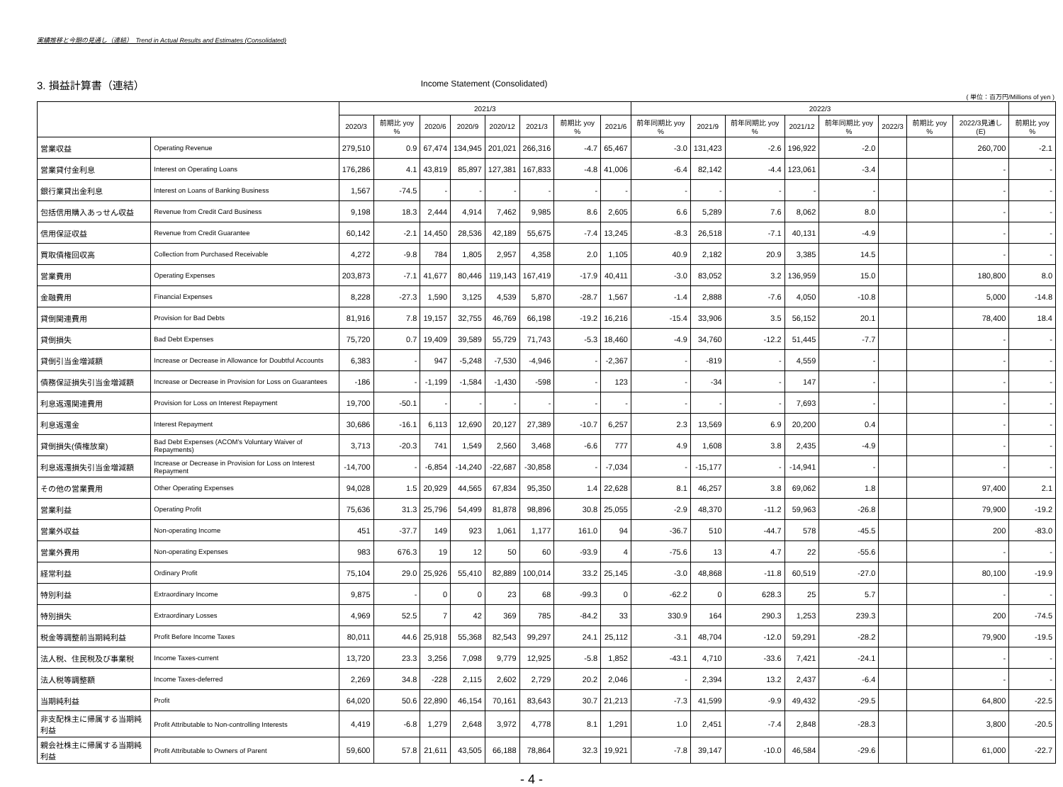実績推移と今期の見通し（連結）　Trend in Actual Results and Estimates (Consolidated)
3. 損益計算書（連結） Income Statement (Consolidated)
( 単位：百万円/Millions of yen )
| | | 2021/3 | | | | | | | | 2022/3 | | | | | | | | |
| --- | --- | --- | --- | --- | --- | --- | --- | --- | --- | --- | --- | --- | --- | --- | --- | --- | --- | --- |
| | | 2020/3 | 前期比 yoy % | 2020/6 | 2020/9 | 2020/12 | 2021/3 | 前期比 yoy % | 2021/6 | 前年同期比 yoy % | 2021/9 | 前年同期比 yoy % | 2021/12 | 前年同期比 yoy % | 2022/3 | 前期比 yoy % | 2022/3見通し(E) | 前期比 yoy % |
| 営業収益 | Operating Revenue | 279,510 | 0.9 | 67,474 | 134,945 | 201,021 | 266,316 | -4.7 | 65,467 | -3.0 | 131,423 | -2.6 | 196,922 | -2.0 | | | 260,700 | -2.1 |
| 営業貸付金利息 | Interest on Operating Loans | 176,286 | 4.1 | 43,819 | 85,897 | 127,381 | 167,833 | -4.8 | 41,006 | -6.4 | 82,142 | -4.4 | 123,061 | -3.4 | | | - | - |
| 銀行業貸出金利息 | Interest on Loans of Banking Business | 1,567 | -74.5 | - | - | - | - | - | - | - | - | - | - | - | | | - | - |
| 包括信用購入あっせん収益 | Revenue from Credit Card Business | 9,198 | 18.3 | 2,444 | 4,914 | 7,462 | 9,985 | 8.6 | 2,605 | 6.6 | 5,289 | 7.6 | 8,062 | 8.0 | | | - | - |
| 信用保証収益 | Revenue from Credit Guarantee | 60,142 | -2.1 | 14,450 | 28,536 | 42,189 | 55,675 | -7.4 | 13,245 | -8.3 | 26,518 | -7.1 | 40,131 | -4.9 | | | - | - |
| 買取債権回収高 | Collection from Purchased Receivable | 4,272 | -9.8 | 784 | 1,805 | 2,957 | 4,358 | 2.0 | 1,105 | 40.9 | 2,182 | 20.9 | 3,385 | 14.5 | | | - | - |
| 営業費用 | Operating Expenses | 203,873 | -7.1 | 41,677 | 80,446 | 119,143 | 167,419 | -17.9 | 40,411 | -3.0 | 83,052 | 3.2 | 136,959 | 15.0 | | | 180,800 | 8.0 |
| 金融費用 | Financial Expenses | 8,228 | -27.3 | 1,590 | 3,125 | 4,539 | 5,870 | -28.7 | 1,567 | -1.4 | 2,888 | -7.6 | 4,050 | -10.8 | | | 5,000 | -14.8 |
| 貸倒関連費用 | Provision for Bad Debts | 81,916 | 7.8 | 19,157 | 32,755 | 46,769 | 66,198 | -19.2 | 16,216 | -15.4 | 33,906 | 3.5 | 56,152 | 20.1 | | | 78,400 | 18.4 |
| 貸倒損失 | Bad Debt Expenses | 75,720 | 0.7 | 19,409 | 39,589 | 55,729 | 71,743 | -5.3 | 18,460 | -4.9 | 34,760 | -12.2 | 51,445 | -7.7 | | | - | - |
| 貸倒引当金増減額 | Increase or Decrease in Allowance for Doubtful Accounts | 6,383 | - | 947 | -5,248 | -7,530 | -4,946 | - | -2,367 | - | -819 | - | 4,559 | - | | | - | - |
| 債務保証損失引当金増減額 | Increase or Decrease in Provision for Loss on Guarantees | -186 | - | -1,199 | -1,584 | -1,430 | -598 | - | 123 | - | -34 | - | 147 | - | | | - | - |
| 利息返還関連費用 | Provision for Loss on Interest Repayment | 19,700 | -50.1 | - | - | - | - | - | - | - | - | - | 7,693 | - | | | - | - |
| 利息返還金 | Interest Repayment | 30,686 | -16.1 | 6,113 | 12,690 | 20,127 | 27,389 | -10.7 | 6,257 | 2.3 | 13,569 | 6.9 | 20,200 | 0.4 | | | - | - |
| 貸倒損失(債権放棄) | Bad Debt Expenses (ACOM's Voluntary Waiver of Repayments) | 3,713 | -20.3 | 741 | 1,549 | 2,560 | 3,468 | -6.6 | 777 | 4.9 | 1,608 | 3.8 | 2,435 | -4.9 | | | - | - |
| 利息返還損失引当金増減額 | Increase or Decrease in Provision for Loss on Interest Repayment | -14,700 | - | -6,854 | -14,240 | -22,687 | -30,858 | - | -7,034 | - | -15,177 | - | -14,941 | - | | | - | - |
| その他の営業費用 | Other Operating Expenses | 94,028 | 1.5 | 20,929 | 44,565 | 67,834 | 95,350 | 1.4 | 22,628 | 8.1 | 46,257 | 3.8 | 69,062 | 1.8 | | | 97,400 | 2.1 |
| 営業利益 | Operating Profit | 75,636 | 31.3 | 25,796 | 54,499 | 81,878 | 98,896 | 30.8 | 25,055 | -2.9 | 48,370 | -11.2 | 59,963 | -26.8 | | | 79,900 | -19.2 |
| 営業外収益 | Non-operating Income | 451 | -37.7 | 149 | 923 | 1,061 | 1,177 | 161.0 | 94 | -36.7 | 510 | -44.7 | 578 | -45.5 | | | 200 | -83.0 |
| 営業外費用 | Non-operating Expenses | 983 | 676.3 | 19 | 12 | 50 | 60 | -93.9 | 4 | -75.6 | 13 | 4.7 | 22 | -55.6 | | | - | - |
| 経常利益 | Ordinary Profit | 75,104 | 29.0 | 25,926 | 55,410 | 82,889 | 100,014 | 33.2 | 25,145 | -3.0 | 48,868 | -11.8 | 60,519 | -27.0 | | | 80,100 | -19.9 |
| 特別利益 | Extraordinary Income | 9,875 | - | 0 | 0 | 23 | 68 | -99.3 | 0 | -62.2 | 0 | 628.3 | 25 | 5.7 | | | - | - |
| 特別損失 | Extraordinary Losses | 4,969 | 52.5 | 7 | 42 | 369 | 785 | -84.2 | 33 | 330.9 | 164 | 290.3 | 1,253 | 239.3 | | | 200 | -74.5 |
| 税金等調整前当期純利益 | Profit Before Income Taxes | 80,011 | 44.6 | 25,918 | 55,368 | 82,543 | 99,297 | 24.1 | 25,112 | -3.1 | 48,704 | -12.0 | 59,291 | -28.2 | | | 79,900 | -19.5 |
| 法人税、住民税及び事業税 | Income Taxes-current | 13,720 | 23.3 | 3,256 | 7,098 | 9,779 | 12,925 | -5.8 | 1,852 | -43.1 | 4,710 | -33.6 | 7,421 | -24.1 | | | - | - |
| 法人税等調整額 | Income Taxes-deferred | 2,269 | 34.8 | -228 | 2,115 | 2,602 | 2,729 | 20.2 | 2,046 | - | 2,394 | 13.2 | 2,437 | -6.4 | | | - | - |
| 当期純利益 | Profit | 64,020 | 50.6 | 22,890 | 46,154 | 70,161 | 83,643 | 30.7 | 21,213 | -7.3 | 41,599 | -9.9 | 49,432 | -29.5 | | | 64,800 | -22.5 |
| 非支配株主に帰属する当期純利益 | Profit Attributable to Non-controlling Interests | 4,419 | -6.8 | 1,279 | 2,648 | 3,972 | 4,778 | 8.1 | 1,291 | 1.0 | 2,451 | -7.4 | 2,848 | -28.3 | | | 3,800 | -20.5 |
| 親会社株主に帰属する当期純利益 | Profit Attributable to Owners of Parent | 59,600 | 57.8 | 21,611 | 43,505 | 66,188 | 78,864 | 32.3 | 19,921 | -7.8 | 39,147 | -10.0 | 46,584 | -29.6 | | | 61,000 | -22.7 |
- 4 -